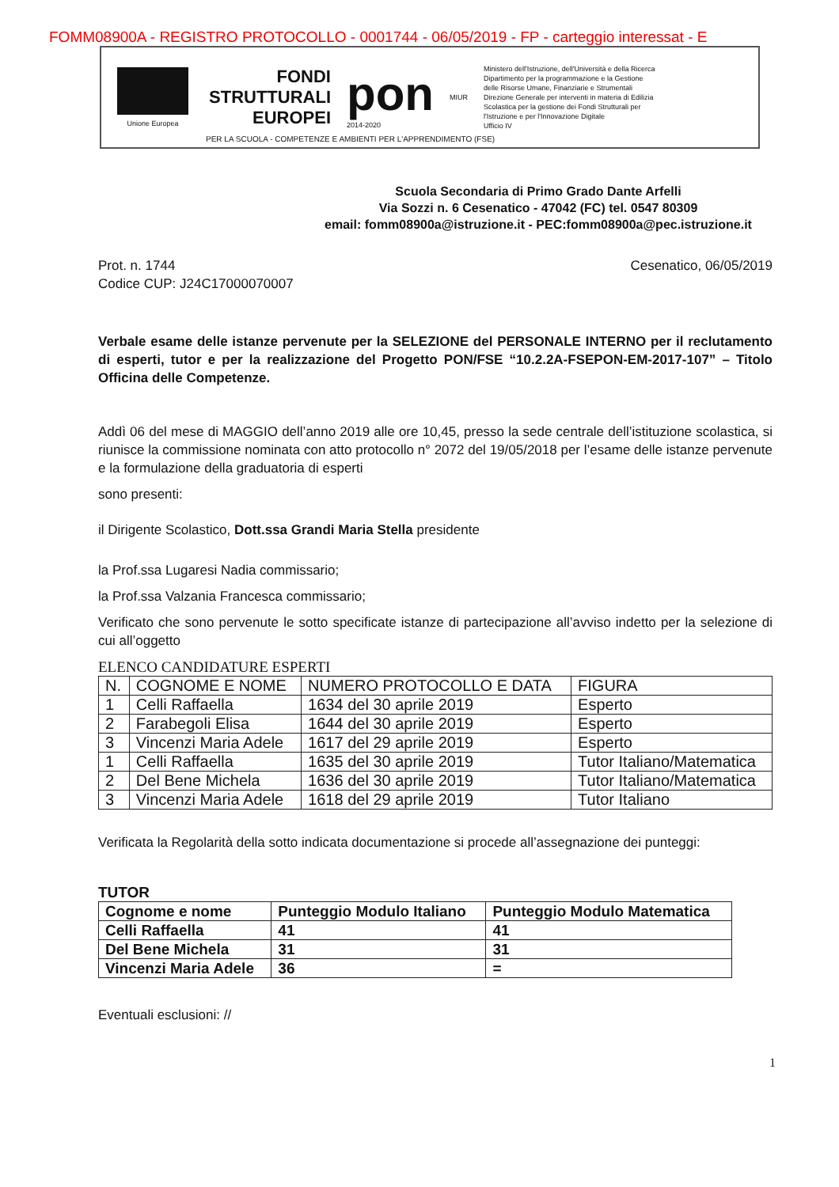FOMM08900A - REGISTRO PROTOCOLLO - 0001744 - 06/05/2019 - FP - carteggio interessat - E
Unione Europea
FONDI STRUTTURALI EUROPEI
pon
2014-2020
MIUR
Ministero dell'Istruzione, dell'Università e della Ricerca
Dipartimento per la programmazione e la Gestione delle Risorse Umane, Finanziarie e Strumentali
Direzione Generale per interventi in materia di Edilizia Scolastica per la gestione dei Fondi Strutturali per l'Istruzione e per l'Innovazione Digitale
Ufficio IV
PER LA SCUOLA - COMPETENZE E AMBIENTI PER L'APPRENDIMENTO (FSE)
Scuola Secondaria di Primo Grado Dante Arfelli
Via Sozzi n. 6 Cesenatico - 47042 (FC) tel. 0547 80309
email: fomm08900a@istruzione.it - PEC:fomm08900a@pec.istruzione.it
Prot. n. 1744
Codice CUP: J24C17000070007
Cesenatico, 06/05/2019
Verbale esame delle istanze pervenute per la SELEZIONE del PERSONALE INTERNO per il reclutamento di esperti, tutor e per la realizzazione del Progetto PON/FSE “10.2.2A-FSEPON-EM-2017-107” – Titolo Officina delle Competenze.
Addì 06 del mese di MAGGIO dell’anno 2019 alle ore 10,45, presso la sede centrale dell’istituzione scolastica, si riunisce la commissione nominata con atto protocollo n° 2072 del 19/05/2018 per l’esame delle istanze pervenute e la formulazione della graduatoria di esperti
sono presenti:
il Dirigente Scolastico, Dott.ssa Grandi Maria Stella presidente
la Prof.ssa Lugaresi Nadia commissario;
la Prof.ssa Valzania Francesca commissario;
Verificato che sono pervenute le sotto specificate istanze di partecipazione all’avviso indetto per la selezione di cui all’oggetto
ELENCO CANDIDATURE ESPERTI
| N. | COGNOME E NOME | NUMERO PROTOCOLLO E DATA | FIGURA |
| --- | --- | --- | --- |
| 1 | Celli Raffaella | 1634 del 30 aprile 2019 | Esperto |
| 2 | Farabegoli Elisa | 1644 del 30 aprile 2019 | Esperto |
| 3 | Vincenzi Maria Adele | 1617 del 29 aprile 2019 | Esperto |
| 1 | Celli Raffaella | 1635 del 30 aprile 2019 | Tutor Italiano/Matematica |
| 2 | Del Bene Michela | 1636 del 30 aprile 2019 | Tutor Italiano/Matematica |
| 3 | Vincenzi Maria Adele | 1618 del 29 aprile 2019 | Tutor Italiano |
Verificata la Regolarità della sotto indicata documentazione si procede all’assegnazione dei punteggi:
TUTOR
| Cognome e nome | Punteggio Modulo Italiano | Punteggio Modulo Matematica |
| --- | --- | --- |
| Celli Raffaella | 41 | 41 |
| Del Bene Michela | 31 | 31 |
| Vincenzi Maria Adele | 36 | = |
Eventuali esclusioni: //
1